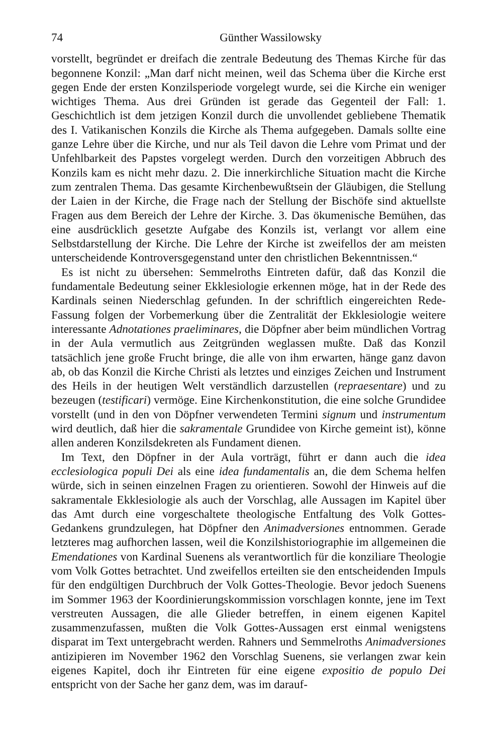74 Günther Wassilowsky
vorstellt, begründet er dreifach die zentrale Bedeutung des Themas Kirche für das begonnene Konzil: „Man darf nicht meinen, weil das Schema über die Kirche erst gegen Ende der ersten Konzilsperiode vorgelegt wurde, sei die Kirche ein weniger wichtiges Thema. Aus drei Gründen ist gerade das Gegenteil der Fall: 1. Geschichtlich ist dem jetzigen Konzil durch die unvollendet gebliebene Thematik des I. Vatikanischen Konzils die Kirche als Thema aufgegeben. Damals sollte eine ganze Lehre über die Kirche, und nur als Teil davon die Lehre vom Primat und der Unfehlbarkeit des Papstes vorgelegt werden. Durch den vorzeitigen Abbruch des Konzils kam es nicht mehr dazu. 2. Die innerkirchliche Situation macht die Kirche zum zentralen Thema. Das gesamte Kirchenbewußtsein der Gläubigen, die Stellung der Laien in der Kirche, die Frage nach der Stellung der Bischöfe sind aktuellste Fragen aus dem Bereich der Lehre der Kirche. 3. Das ökumenische Bemühen, das eine ausdrücklich gesetzte Aufgabe des Konzils ist, verlangt vor allem eine Selbstdarstellung der Kirche. Die Lehre der Kirche ist zweifellos der am meisten unterscheidende Kontroversgegenstand unter den christlichen Bekenntnissen.“
Es ist nicht zu übersehen: Semmelroths Eintreten dafür, daß das Konzil die fundamentale Bedeutung seiner Ekklesiologie erkennen möge, hat in der Rede des Kardinals seinen Niederschlag gefunden. In der schriftlich eingereichten Rede-Fassung folgen der Vorbemerkung über die Zentralität der Ekklesiologie weitere interessante Adnotationes praeliminares, die Döpfner aber beim mündlichen Vortrag in der Aula vermutlich aus Zeitgründen weglassen mußte. Daß das Konzil tatsächlich jene große Frucht bringe, die alle von ihm erwarten, hänge ganz davon ab, ob das Konzil die Kirche Christi als letztes und einziges Zeichen und Instrument des Heils in der heutigen Welt verständlich darzustellen (repraesentare) und zu bezeugen (testificari) vermöge. Eine Kirchenkonstitution, die eine solche Grundidee vorstellt (und in den von Döpfner verwendeten Termini signum und instrumentum wird deutlich, daß hier die sakramentale Grundidee von Kirche gemeint ist), könne allen anderen Konzilsdekreten als Fundament dienen.
Im Text, den Döpfner in der Aula vorträgt, führt er dann auch die idea ecclesiologica populi Dei als eine idea fundamentalis an, die dem Schema helfen würde, sich in seinen einzelnen Fragen zu orientieren. Sowohl der Hinweis auf die sakramentale Ekklesiologie als auch der Vorschlag, alle Aussagen im Kapitel über das Amt durch eine vorgeschaltete theologische Entfaltung des Volk Gottes-Gedankens grundzulegen, hat Döpfner den Animadversiones entnommen. Gerade letzteres mag aufhorchen lassen, weil die Konzilshistoriographie im allgemeinen die Emendationes von Kardinal Suenens als verantwortlich für die konziliare Theologie vom Volk Gottes betrachtet. Und zweifellos erteilten sie den entscheidenden Impuls für den endgültigen Durchbruch der Volk Gottes-Theologie. Bevor jedoch Suenens im Sommer 1963 der Koordinierungskommission vorschlagen konnte, jene im Text verstreuten Aussagen, die alle Glieder betreffen, in einem eigenen Kapitel zusammenzufassen, mußten die Volk Gottes-Aussagen erst einmal wenigstens disparat im Text untergebracht werden. Rahners und Semmelroths Animadversiones antizipieren im November 1962 den Vorschlag Suenens, sie verlangen zwar kein eigenes Kapitel, doch ihr Eintreten für eine eigene expositio de populo Dei entspricht von der Sache her ganz dem, was im darauf-